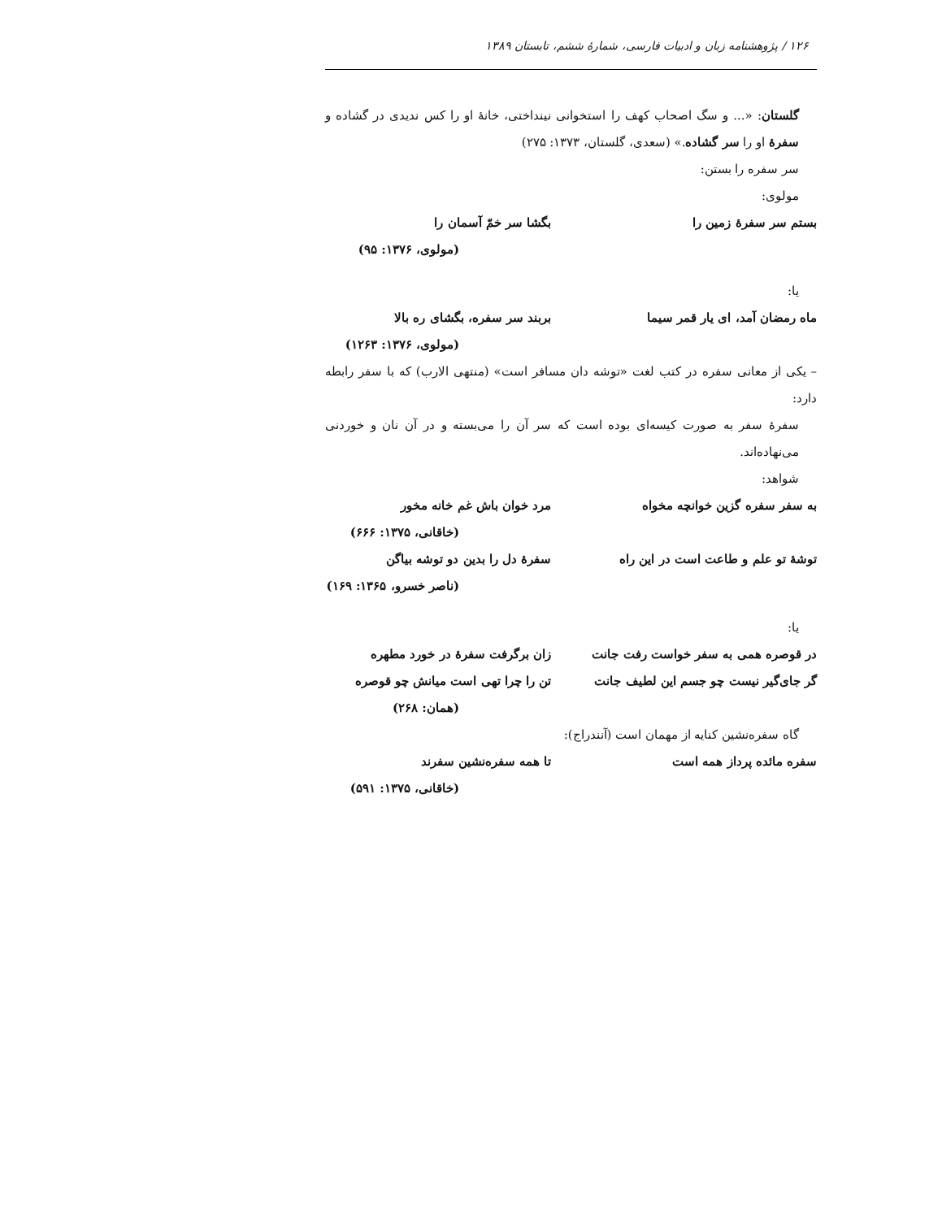۱۲۶ / پژوهشنامه زبان و ادبیات فارسی، شمارهٔ ششم، تابستان ۱۳۸۹
گلستان: «... و سگ اصحاب کهف را استخوانی نینداختی، خانهٔ او را کس ندیدی در گشاده و سفرهٔ او را سر گشاده.» (سعدی، گلستان، ۱۳۷۳: ۲۷۵)
سر سفره را بستن:
مولوی:
بستم سر سفرهٔ زمین را بگشا سر خمّ آسمان را
(مولوی، ۱۳۷۶: ۹۵)
یا:
ماه رمضان آمد، ای یار قمر سیما بربند سر سفره، بگشای ره بالا
(مولوی، ۱۳۷۶: ۱۲۶۳)
– یکی از معانی سفره در کتب لغت «توشه دان مسافر است» (منتهی الارب) که با سفر رابطه دارد:
سفرهٔ سفر به صورت کیسه‌ای بوده است که سر آن را می‌بسته و در آن نان و خوردنی می‌نهاده‌اند.
شواهد:
به سفر سفره گزین خوانچه مخواه مرد خوان باش غم خانه مخور
(خاقانی، ۱۳۷۵: ۶۶۶)
توشهٔ تو علم و طاعت است در این راه سفرهٔ دل را بدین دو توشه بیاگن
(ناصر خسرو، ۱۳۶۵: ۱۶۹)
یا:
در قوصره همی به سفر خواست رفت جانت زان برگرفت سفرهٔ در خورد مطهره
گر جای‌گیر نیست چو جسم این لطیف جانت تن را چرا تهی است میانش چو قوصره
(همان: ۲۶۸)
گاه سفره‌نشین کنایه از مهمان است (آنندراج):
سفره مائده پرداز همه است تا همه سفره‌نشین سفرند
(خاقانی، ۱۳۷۵: ۵۹۱)